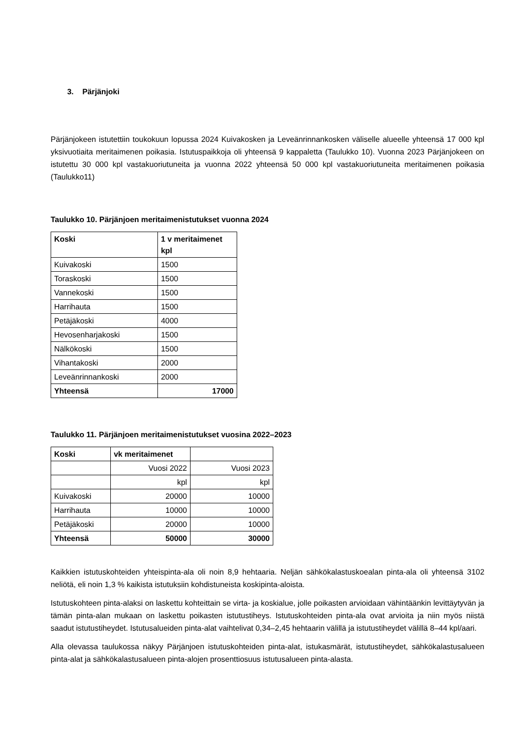3. Pärjänjoki
Pärjänjokeen istutettiin toukokuun lopussa 2024 Kuivakosken ja Leveänrinnankosken väliselle alueelle yhteensä 17 000 kpl yksivuotiaita meritaimenen poikasia. Istutuspaikkoja oli yhteensä 9 kappaletta (Taulukko 10). Vuonna 2023 Pärjänjokeen on istutettu 30 000 kpl vastakuoriutuneita ja vuonna 2022 yhteensä 50 000 kpl vastakuoriutuneita meritaimenen poikasia (Taulukko11)
Taulukko 10. Pärjänjoen meritaimenistutukset vuonna 2024
| Koski | 1 v meritaimenet kpl |
| --- | --- |
| Kuivakoski | 1500 |
| Toraskoski | 1500 |
| Vannekoski | 1500 |
| Harrihauta | 1500 |
| Petäjäkoski | 4000 |
| Hevosenharjakoski | 1500 |
| Nälkökoski | 1500 |
| Vihantakoski | 2000 |
| Leveänrinnankoski | 2000 |
| Yhteensä | 17000 |
Taulukko 11. Pärjänjoen meritaimenistutukset vuosina 2022–2023
| Koski | vk meritaimenet | |
| --- | --- | --- |
| | Vuosi 2022 | Vuosi 2023 |
| | kpl | kpl |
| Kuivakoski | 20000 | 10000 |
| Harrihauta | 10000 | 10000 |
| Petäjäkoski | 20000 | 10000 |
| Yhteensä | 50000 | 30000 |
Kaikkien istutuskohteiden yhteispinta-ala oli noin 8,9 hehtaaria. Neljän sähkökalastuskoealan pinta-ala oli yhteensä 3102 neliötä, eli noin 1,3 % kaikista istutuksiin kohdistuneista koskipinta-aloista.
Istutuskohteen pinta-alaksi on laskettu kohteittain se virta- ja koskialue, jolle poikasten arvioidaan vähintäänkin levittäytyvän ja tämän pinta-alan mukaan on laskettu poikasten istutustiheys. Istutuskohteiden pinta-ala ovat arvioita ja niin myös niistä saadut istutustiheydet. Istutusalueiden pinta-alat vaihtelivat 0,34–2,45 hehtaarin välillä ja istutustiheydet välillä 8–44 kpl/aari.
Alla olevassa taulukossa näkyy Pärjänjoen istutuskohteiden pinta-alat, istukasmärät, istutustiheydet, sähkökalastusalueen pinta-alat ja sähkökalastusalueen pinta-alojen prosenttiosuus istutusalueen pinta-alasta.